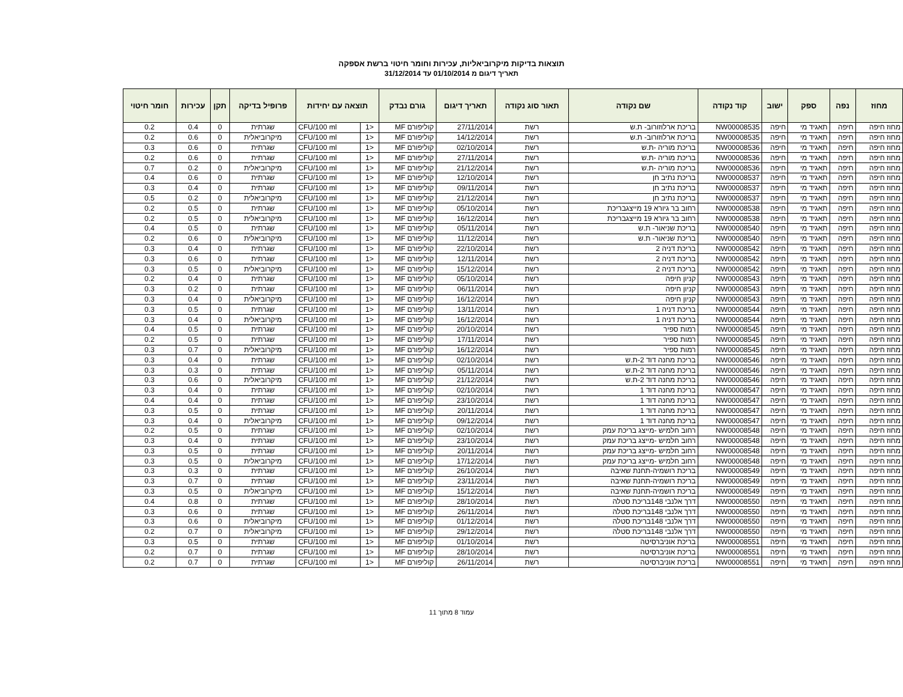תוצאות בדיקות מיקרוביאליות, עכירות וחומר חיטוי ברשת אספקה
תאריך דיגום מ 01/10/2014 עד 31/12/2014
| מחוז | נפה | ספק | ישוב | קוד נקודה | שם נקודה | תאור סוג נקודה | תאריך דיגום | גורם נבדק | תוצאה עם יחידות | | פרופיל בדיקה | תקן | עכירות | חומר חיטוי |
| --- | --- | --- | --- | --- | --- | --- | --- | --- | --- | --- | --- | --- | --- | --- |
| מחוז חיפה | חיפה | תאגיד מי | חיפה | NW00008535 | בריכת ארלוזורוב- ת.ש | רשת | 27/11/2014 | קוליפורם MF | <1 | CFU/100 ml | שגרתית | 0 | 0.4 | 0.2 |
| מחוז חיפה | חיפה | תאגיד מי | חיפה | NW00008535 | בריכת ארלוזורוב- ת.ש | רשת | 14/12/2014 | קוליפורם MF | <1 | CFU/100 ml | מיקרוביאלית | 0 | 0.6 | 0.2 |
| מחוז חיפה | חיפה | תאגיד מי | חיפה | NW00008536 | בריכת מוריה -ת.ש | רשת | 02/10/2014 | קוליפורם MF | <1 | CFU/100 ml | שגרתית | 0 | 0.6 | 0.3 |
| מחוז חיפה | חיפה | תאגיד מי | חיפה | NW00008536 | בריכת מוריה -ת.ש | רשת | 27/11/2014 | קוליפורם MF | <1 | CFU/100 ml | שגרתית | 0 | 0.6 | 0.2 |
| מחוז חיפה | חיפה | תאגיד מי | חיפה | NW00008536 | בריכת מוריה -ת.ש | רשת | 21/12/2014 | קוליפורם MF | <1 | CFU/100 ml | מיקרוביאלית | 0 | 0.2 | 0.7 |
| מחוז חיפה | חיפה | תאגיד מי | חיפה | NW00008537 | בריכת נתיב חן | רשת | 12/10/2014 | קוליפורם MF | <1 | CFU/100 ml | שגרתית | 0 | 0.6 | 0.4 |
| מחוז חיפה | חיפה | תאגיד מי | חיפה | NW00008537 | בריכת נתיב חן | רשת | 09/11/2014 | קוליפורם MF | <1 | CFU/100 ml | שגרתית | 0 | 0.4 | 0.3 |
| מחוז חיפה | חיפה | תאגיד מי | חיפה | NW00008537 | בריכת נתיב חן | רשת | 21/12/2014 | קוליפורם MF | <1 | CFU/100 ml | מיקרוביאלית | 0 | 0.2 | 0.5 |
| מחוז חיפה | חיפה | תאגיד מי | חיפה | NW00008538 | רחוב בר גיורא 19 מייצגבריכת | רשת | 05/10/2014 | קוליפורם MF | <1 | CFU/100 ml | שגרתית | 0 | 0.5 | 0.2 |
| מחוז חיפה | חיפה | תאגיד מי | חיפה | NW00008538 | רחוב בר גיורא 19 מייצגבריכת | רשת | 16/12/2014 | קוליפורם MF | <1 | CFU/100 ml | מיקרוביאלית | 0 | 0.5 | 0.2 |
| מחוז חיפה | חיפה | תאגיד מי | חיפה | NW00008540 | בריכת שניאור- ת.ש | רשת | 05/11/2014 | קוליפורם MF | <1 | CFU/100 ml | שגרתית | 0 | 0.5 | 0.4 |
| מחוז חיפה | חיפה | תאגיד מי | חיפה | NW00008540 | בריכת שניאור- ת.ש | רשת | 11/12/2014 | קוליפורם MF | <1 | CFU/100 ml | מיקרוביאלית | 0 | 0.6 | 0.2 |
| מחוז חיפה | חיפה | תאגיד מי | חיפה | NW00008542 | בריכת דניה 2 | רשת | 22/10/2014 | קוליפורם MF | <1 | CFU/100 ml | שגרתית | 0 | 0.4 | 0.3 |
| מחוז חיפה | חיפה | תאגיד מי | חיפה | NW00008542 | בריכת דניה 2 | רשת | 12/11/2014 | קוליפורם MF | <1 | CFU/100 ml | שגרתית | 0 | 0.6 | 0.3 |
| מחוז חיפה | חיפה | תאגיד מי | חיפה | NW00008542 | בריכת דניה 2 | רשת | 15/12/2014 | קוליפורם MF | <1 | CFU/100 ml | מיקרוביאלית | 0 | 0.5 | 0.3 |
| מחוז חיפה | חיפה | תאגיד מי | חיפה | NW00008543 | קניון חיפה | רשת | 05/10/2014 | קוליפורם MF | <1 | CFU/100 ml | שגרתית | 0 | 0.4 | 0.2 |
| מחוז חיפה | חיפה | תאגיד מי | חיפה | NW00008543 | קניון חיפה | רשת | 06/11/2014 | קוליפורם MF | <1 | CFU/100 ml | שגרתית | 0 | 0.2 | 0.3 |
| מחוז חיפה | חיפה | תאגיד מי | חיפה | NW00008543 | קניון חיפה | רשת | 16/12/2014 | קוליפורם MF | <1 | CFU/100 ml | מיקרוביאלית | 0 | 0.4 | 0.3 |
| מחוז חיפה | חיפה | תאגיד מי | חיפה | NW00008544 | בריכת דניה 1 | רשת | 13/11/2014 | קוליפורם MF | <1 | CFU/100 ml | שגרתית | 0 | 0.5 | 0.3 |
| מחוז חיפה | חיפה | תאגיד מי | חיפה | NW00008544 | בריכת דניה 1 | רשת | 16/12/2014 | קוליפורם MF | <1 | CFU/100 ml | מיקרוביאלית | 0 | 0.4 | 0.3 |
| מחוז חיפה | חיפה | תאגיד מי | חיפה | NW00008545 | רמות ספיר | רשת | 20/10/2014 | קוליפורם MF | <1 | CFU/100 ml | שגרתית | 0 | 0.5 | 0.4 |
| מחוז חיפה | חיפה | תאגיד מי | חיפה | NW00008545 | רמות ספיר | רשת | 17/11/2014 | קוליפורם MF | <1 | CFU/100 ml | שגרתית | 0 | 0.5 | 0.2 |
| מחוז חיפה | חיפה | תאגיד מי | חיפה | NW00008545 | רמות ספיר | רשת | 16/12/2014 | קוליפורם MF | <1 | CFU/100 ml | מיקרוביאלית | 0 | 0.7 | 0.3 |
| מחוז חיפה | חיפה | תאגיד מי | חיפה | NW00008546 | בריכת מחנה דוד 2-ת.ש | רשת | 02/10/2014 | קוליפורם MF | <1 | CFU/100 ml | שגרתית | 0 | 0.4 | 0.3 |
| מחוז חיפה | חיפה | תאגיד מי | חיפה | NW00008546 | בריכת מחנה דוד 2-ת.ש | רשת | 05/11/2014 | קוליפורם MF | <1 | CFU/100 ml | שגרתית | 0 | 0.3 | 0.3 |
| מחוז חיפה | חיפה | תאגיד מי | חיפה | NW00008546 | בריכת מחנה דוד 2-ת.ש | רשת | 21/12/2014 | קוליפורם MF | <1 | CFU/100 ml | מיקרוביאלית | 0 | 0.6 | 0.3 |
| מחוז חיפה | חיפה | תאגיד מי | חיפה | NW00008547 | בריכת מחנה דוד 1 | רשת | 02/10/2014 | קוליפורם MF | <1 | CFU/100 ml | שגרתית | 0 | 0.4 | 0.3 |
| מחוז חיפה | חיפה | תאגיד מי | חיפה | NW00008547 | בריכת מחנה דוד 1 | רשת | 23/10/2014 | קוליפורם MF | <1 | CFU/100 ml | שגרתית | 0 | 0.4 | 0.4 |
| מחוז חיפה | חיפה | תאגיד מי | חיפה | NW00008547 | בריכת מחנה דוד 1 | רשת | 20/11/2014 | קוליפורם MF | <1 | CFU/100 ml | שגרתית | 0 | 0.5 | 0.3 |
| מחוז חיפה | חיפה | תאגיד מי | חיפה | NW00008547 | בריכת מחנה דוד 1 | רשת | 09/12/2014 | קוליפורם MF | <1 | CFU/100 ml | מיקרוביאלית | 0 | 0.4 | 0.3 |
| מחוז חיפה | חיפה | תאגיד מי | חיפה | NW00008548 | רחוב חלמיש -מייצג בריכת עמק | רשת | 02/10/2014 | קוליפורם MF | <1 | CFU/100 ml | שגרתית | 0 | 0.5 | 0.2 |
| מחוז חיפה | חיפה | תאגיד מי | חיפה | NW00008548 | רחוב חלמיש -מייצג בריכת עמק | רשת | 23/10/2014 | קוליפורם MF | <1 | CFU/100 ml | שגרתית | 0 | 0.4 | 0.3 |
| מחוז חיפה | חיפה | תאגיד מי | חיפה | NW00008548 | רחוב חלמיש -מייצג בריכת עמק | רשת | 20/11/2014 | קוליפורם MF | <1 | CFU/100 ml | שגרתית | 0 | 0.5 | 0.3 |
| מחוז חיפה | חיפה | תאגיד מי | חיפה | NW00008548 | רחוב חלמיש -מייצג בריכת עמק | רשת | 17/12/2014 | קוליפורם MF | <1 | CFU/100 ml | מיקרוביאלית | 0 | 0.5 | 0.3 |
| מחוז חיפה | חיפה | תאגיד מי | חיפה | NW00008549 | בריכת רושמיה-תחנת שאיבה | רשת | 26/10/2014 | קוליפורם MF | <1 | CFU/100 ml | שגרתית | 0 | 0.3 | 0.3 |
| מחוז חיפה | חיפה | תאגיד מי | חיפה | NW00008549 | בריכת רושמיה-תחנת שאיבה | רשת | 23/11/2014 | קוליפורם MF | <1 | CFU/100 ml | שגרתית | 0 | 0.7 | 0.3 |
| מחוז חיפה | חיפה | תאגיד מי | חיפה | NW00008549 | בריכת רושמיה-תחנת שאיבה | רשת | 15/12/2014 | קוליפורם MF | <1 | CFU/100 ml | מיקרוביאלית | 0 | 0.5 | 0.3 |
| מחוז חיפה | חיפה | תאגיד מי | חיפה | NW00008550 | דרך אלנבי 148בריכת סטלה | רשת | 28/10/2014 | קוליפורם MF | <1 | CFU/100 ml | שגרתית | 0 | 0.8 | 0.4 |
| מחוז חיפה | חיפה | תאגיד מי | חיפה | NW00008550 | דרך אלנבי 148בריכת סטלה | רשת | 26/11/2014 | קוליפורם MF | <1 | CFU/100 ml | שגרתית | 0 | 0.6 | 0.3 |
| מחוז חיפה | חיפה | תאגיד מי | חיפה | NW00008550 | דרך אלנבי 148בריכת סטלה | רשת | 01/12/2014 | קוליפורם MF | <1 | CFU/100 ml | מיקרוביאלית | 0 | 0.6 | 0.3 |
| מחוז חיפה | חיפה | תאגיד מי | חיפה | NW00008550 | דרך אלנבי 148בריכת סטלה | רשת | 29/12/2014 | קוליפורם MF | <1 | CFU/100 ml | מיקרוביאלית | 0 | 0.7 | 0.2 |
| מחוז חיפה | חיפה | תאגיד מי | חיפה | NW00008551 | בריכת אוניברסיטה | רשת | 01/10/2014 | קוליפורם MF | <1 | CFU/100 ml | שגרתית | 0 | 0.5 | 0.3 |
| מחוז חיפה | חיפה | תאגיד מי | חיפה | NW00008551 | בריכת אוניברסיטה | רשת | 28/10/2014 | קוליפורם MF | <1 | CFU/100 ml | שגרתית | 0 | 0.7 | 0.2 |
| מחוז חיפה | חיפה | תאגיד מי | חיפה | NW00008551 | בריכת אוניברסיטה | רשת | 26/11/2014 | קוליפורם MF | <1 | CFU/100 ml | שגרתית | 0 | 0.7 | 0.2 |
עמוד 8 מתוך 11